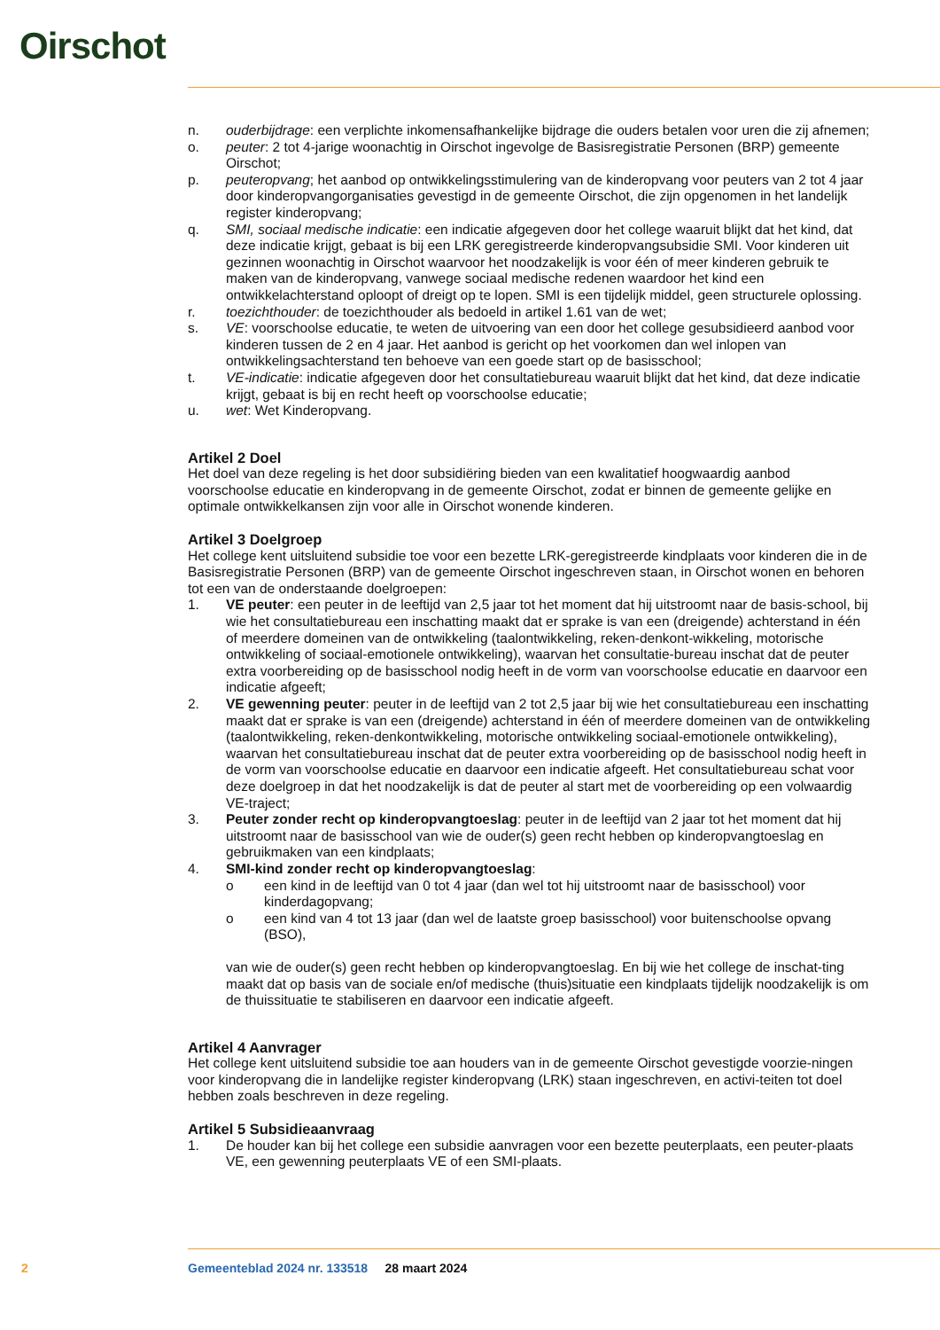Oirschot
n. ouderbijdrage: een verplichte inkomensafhankelijke bijdrage die ouders betalen voor uren die zij afnemen;
o. peuter: 2 tot 4-jarige woonachtig in Oirschot ingevolge de Basisregistratie Personen (BRP) gemeente Oirschot;
p. peuteropvang; het aanbod op ontwikkelingsstimulering van de kinderopvang voor peuters van 2 tot 4 jaar door kinderopvangorganisaties gevestigd in de gemeente Oirschot, die zijn opgenomen in het landelijk register kinderopvang;
q. SMI, sociaal medische indicatie: een indicatie afgegeven door het college waaruit blijkt dat het kind, dat deze indicatie krijgt, gebaat is bij een LRK geregistreerde kinderopvangsubsidie SMI. Voor kinderen uit gezinnen woonachtig in Oirschot waarvoor het noodzakelijk is voor één of meer kinderen gebruik te maken van de kinderopvang, vanwege sociaal medische redenen waardoor het kind een ontwikkelachterstand oploopt of dreigt op te lopen. SMI is een tijdelijk middel, geen structurele oplossing.
r. toezichthouder: de toezichthouder als bedoeld in artikel 1.61 van de wet;
s. VE: voorschoolse educatie, te weten de uitvoering van een door het college gesubsidieerd aanbod voor kinderen tussen de 2 en 4 jaar. Het aanbod is gericht op het voorkomen dan wel inlopen van ontwikkelingsachterstand ten behoeve van een goede start op de basisschool;
t. VE-indicatie: indicatie afgegeven door het consultatiebureau waaruit blijkt dat het kind, dat deze indicatie krijgt, gebaat is bij en recht heeft op voorschoolse educatie;
u. wet: Wet Kinderopvang.
Artikel 2 Doel
Het doel van deze regeling is het door subsidiëring bieden van een kwalitatief hoogwaardig aanbod voorschoolse educatie en kinderopvang in de gemeente Oirschot, zodat er binnen de gemeente gelijke en optimale ontwikkelkansen zijn voor alle in Oirschot wonende kinderen.
Artikel 3 Doelgroep
Het college kent uitsluitend subsidie toe voor een bezette LRK-geregistreerde kindplaats voor kinderen die in de Basisregistratie Personen (BRP) van de gemeente Oirschot ingeschreven staan, in Oirschot wonen en behoren tot een van de onderstaande doelgroepen:
1. VE peuter: een peuter in de leeftijd van 2,5 jaar tot het moment dat hij uitstroomt naar de basis-school, bij wie het consultatiebureau een inschatting maakt dat er sprake is van een (dreigende) achterstand in één of meerdere domeinen van de ontwikkeling (taalontwikkeling, reken-denkont-wikkeling, motorische ontwikkeling of sociaal-emotionele ontwikkeling), waarvan het consultatie-bureau inschat dat de peuter extra voorbereiding op de basisschool nodig heeft in de vorm van voorschoolse educatie en daarvoor een indicatie afgeeft;
2. VE gewenning peuter: peuter in de leeftijd van 2 tot 2,5 jaar bij wie het consultatiebureau een inschatting maakt dat er sprake is van een (dreigende) achterstand in één of meerdere domeinen van de ontwikkeling (taalontwikkeling, reken-denkontwikkeling, motorische ontwikkeling sociaal-emotionele ontwikkeling), waarvan het consultatiebureau inschat dat de peuter extra voorbereiding op de basisschool nodig heeft in de vorm van voorschoolse educatie en daarvoor een indicatie afgeeft. Het consultatiebureau schat voor deze doelgroep in dat het noodzakelijk is dat de peuter al start met de voorbereiding op een volwaardig VE-traject;
3. Peuter zonder recht op kinderopvangtoeslag: peuter in de leeftijd van 2 jaar tot het moment dat hij uitstroomt naar de basisschool van wie de ouder(s) geen recht hebben op kinderopvangtoeslag en gebruikmaken van een kindplaats;
4. SMI-kind zonder recht op kinderopvangtoeslag:
o een kind in de leeftijd van 0 tot 4 jaar (dan wel tot hij uitstroomt naar de basisschool) voor kinderdagopvang;
o een kind van 4 tot 13 jaar (dan wel de laatste groep basisschool) voor buitenschoolse opvang (BSO),
van wie de ouder(s) geen recht hebben op kinderopvangtoeslag. En bij wie het college de inschat-ting maakt dat op basis van de sociale en/of medische (thuis)situatie een kindplaats tijdelijk noodzakelijk is om de thuissituatie te stabiliseren en daarvoor een indicatie afgeeft.
Artikel 4 Aanvrager
Het college kent uitsluitend subsidie toe aan houders van in de gemeente Oirschot gevestigde voorzie-ningen voor kinderopvang die in landelijke register kinderopvang (LRK) staan ingeschreven, en activi-teiten tot doel hebben zoals beschreven in deze regeling.
Artikel 5 Subsidieaanvraag
1. De houder kan bij het college een subsidie aanvragen voor een bezette peuterplaats, een peuter-plaats VE, een gewenning peuterplaats VE of een SMI-plaats.
2 Gemeenteblad 2024 nr. 133518 28 maart 2024